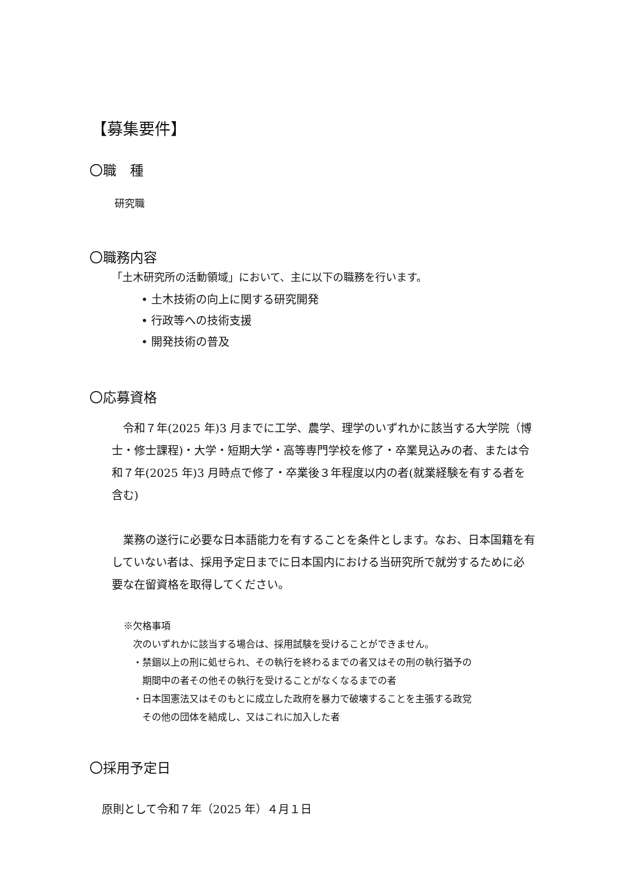【募集要件】
〇職　種
研究職
〇職務内容
「土木研究所の活動領域」において、主に以下の職務を行います。
• 土木技術の向上に関する研究開発
• 行政等への技術支援
• 開発技術の普及
〇応募資格
　令和７年(2025 年)3 月までに工学、農学、理学のいずれかに該当する大学院（博士・修士課程)・大学・短期大学・高等専門学校を修了・卒業見込みの者、または令和７年(2025 年)3 月時点で修了・卒業後３年程度以内の者(就業経験を有する者を含む)
　業務の遂行に必要な日本語能力を有することを条件とします。なお、日本国籍を有していない者は、採用予定日までに日本国内における当研究所で就労するために必要な在留資格を取得してください。
※欠格事項
　次のいずれかに該当する場合は、採用試験を受けることができません。
　・禁錮以上の刑に処せられ、その執行を終わるまでの者又はその刑の執行猶予の
　　期間中の者その他その執行を受けることがなくなるまでの者
　・日本国憲法又はそのもとに成立した政府を暴力で破壊することを主張する政党
　　その他の団体を結成し、又はこれに加入した者
〇採用予定日
原則として令和７年（2025 年）４月１日